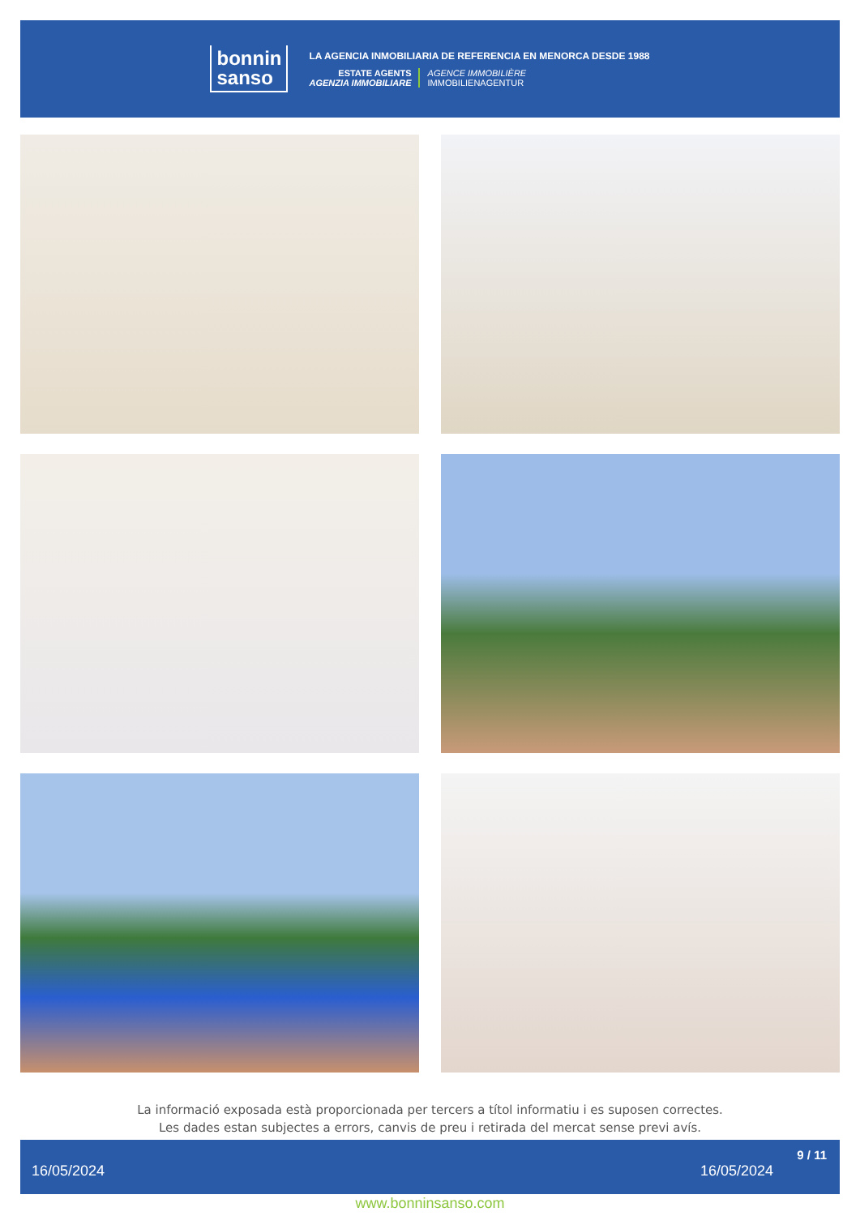bonnin
sanso
LA AGENCIA INMOBILIARIA DE REFERENCIA EN MENORCA DESDE 1988
ESTATE AGENTS
AGENZIA IMMOBILIARE
AGENCE IMMOBILIÈRE
IMMOBILIENAGENTUR
La informació exposada està proporcionada per tercers a títol informatiu i es suposen correctes.
Les dades estan subjectes a errors, canvis de preu i retirada del mercat sense previ avís.
16/05/2024 16/05/2024
9 / 11
www.bonninsanso.com